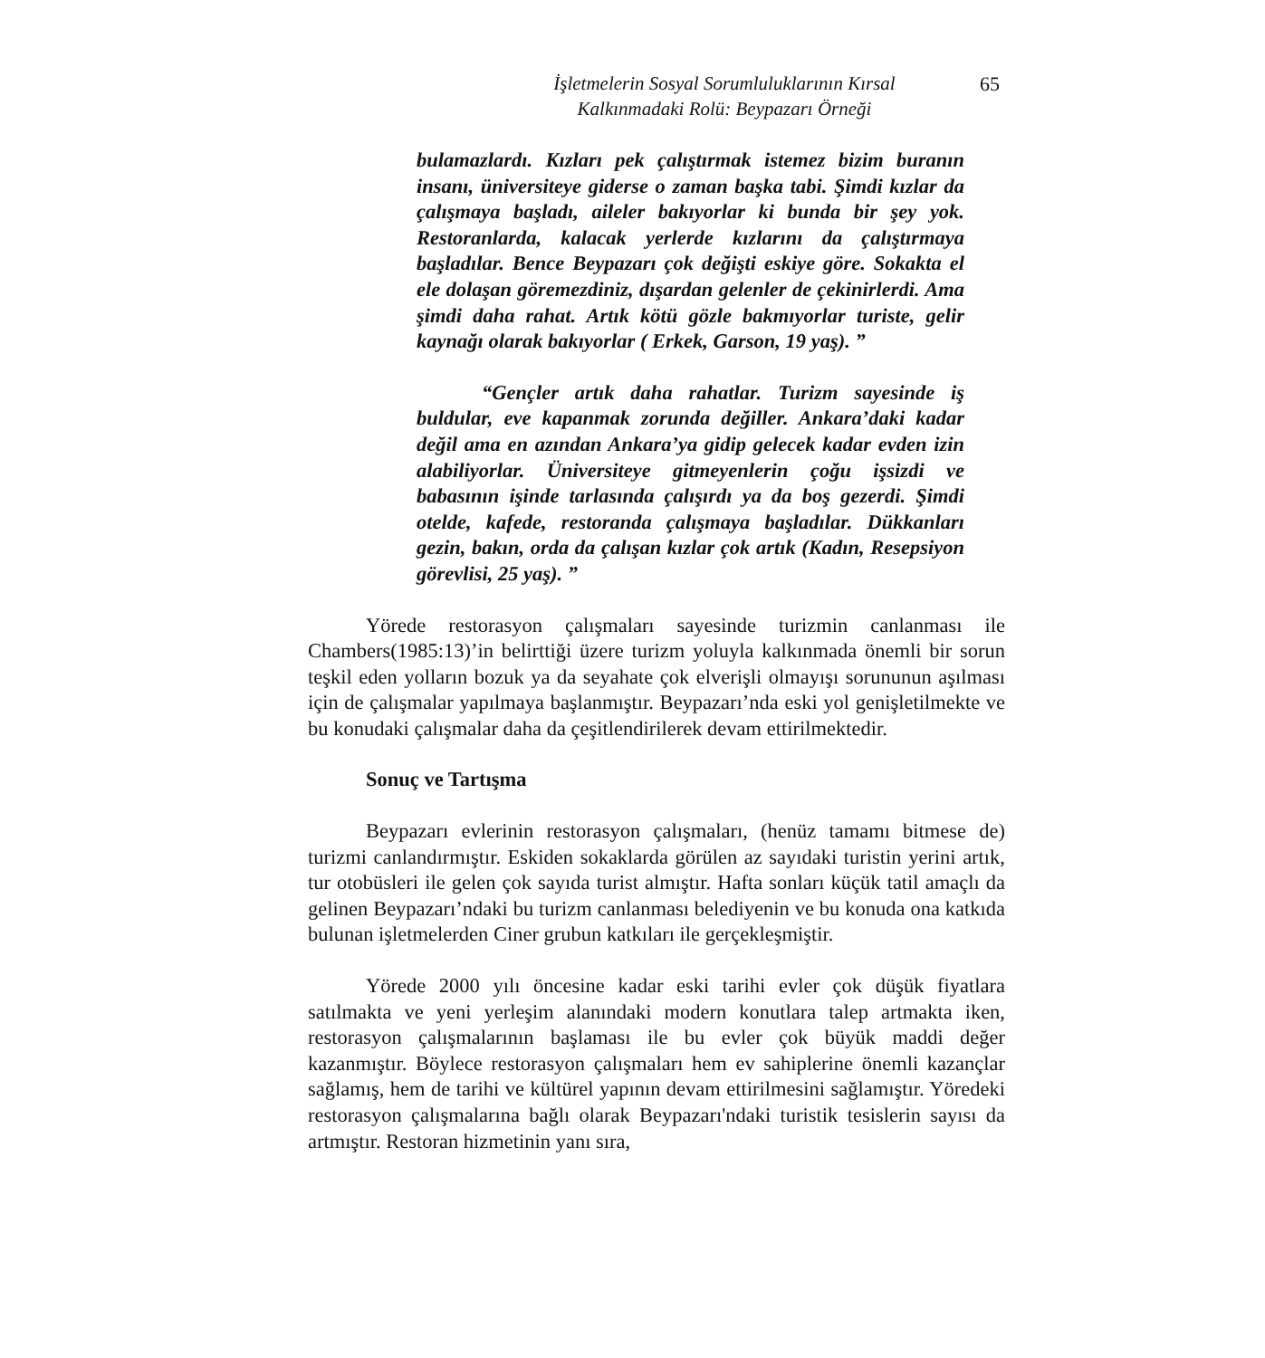İşletmelerin Sosyal Sorumluluklarının Kırsal
Kalkınmadaki Rolü: Beypazarı Örneği
65
bulamazlardı. Kızları pek çalıştırmak istemez bizim buranın insanı, üniversiteye giderse o zaman başka tabi. Şimdi kızlar da çalışmaya başladı, aileler bakıyorlar ki bunda bir şey yok. Restoranlarda, kalacak yerlerde kızlarını da çalıştırmaya başladılar. Bence Beypazarı çok değişti eskiye göre. Sokakta el ele dolaşan göremezdiniz, dışardan gelenler de çekinirlerdi. Ama şimdi daha rahat. Artık kötü gözle bakmıyorlar turiste, gelir kaynağı olarak bakıyorlar ( Erkek, Garson, 19 yaş). ”
“Gençler artık daha rahatlar. Turizm sayesinde iş buldular, eve kapanmak zorunda değiller. Ankara’daki kadar değil ama en azından Ankara’ya gidip gelecek kadar evden izin alabiliyorlar. Üniversiteye gitmeyenlerin çoğu işsizdi ve babasının işinde tarlasında çalışırdı ya da boş gezerdi. Şimdi otelde, kafede, restoranda çalışmaya başladılar. Dükkanları gezin, bakın, orda da çalışan kızlar çok artık (Kadın, Resepsiyon görevlisi, 25 yaş). ”
Yörede restorasyon çalışmaları sayesinde turizmin canlanması ile Chambers(1985:13)’in belirttiği üzere turizm yoluyla kalkınmada önemli bir sorun teşkil eden yolların bozuk ya da seyahate çok elverişli olmayışı sorununun aşılması için de çalışmalar yapılmaya başlanmıştır. Beypazarı’nda eski yol genişletilmekte ve bu konudaki çalışmalar daha da çeşitlendirilerek devam ettirilmektedir.
Sonuç ve Tartışma
Beypazarı evlerinin restorasyon çalışmaları, (henüz tamamı bitmese de) turizmi canlandırmıştır. Eskiden sokaklarda görülen az sayıdaki turistin yerini artık, tur otobüsleri ile gelen çok sayıda turist almıştır. Hafta sonları küçük tatil amaçlı da gelinen Beypazarı’ndaki bu turizm canlanması belediyenin ve bu konuda ona katkıda bulunan işletmelerden Ciner grubun katkıları ile gerçekleşmiştir.
Yörede 2000 yılı öncesine kadar eski tarihi evler çok düşük fiyatlara satılmakta ve yeni yerleşim alanındaki modern konutlara talep artmakta iken, restorasyon çalışmalarının başlaması ile bu evler çok büyük maddi değer kazanmıştır. Böylece restorasyon çalışmaları hem ev sahiplerine önemli kazançlar sağlamış, hem de tarihi ve kültürel yapının devam ettirilmesini sağlamıştır. Yöredeki restorasyon çalışmalarına bağlı olarak Beypazarı'ndaki turistik tesislerin sayısı da artmıştır. Restoran hizmetinin yanı sıra,